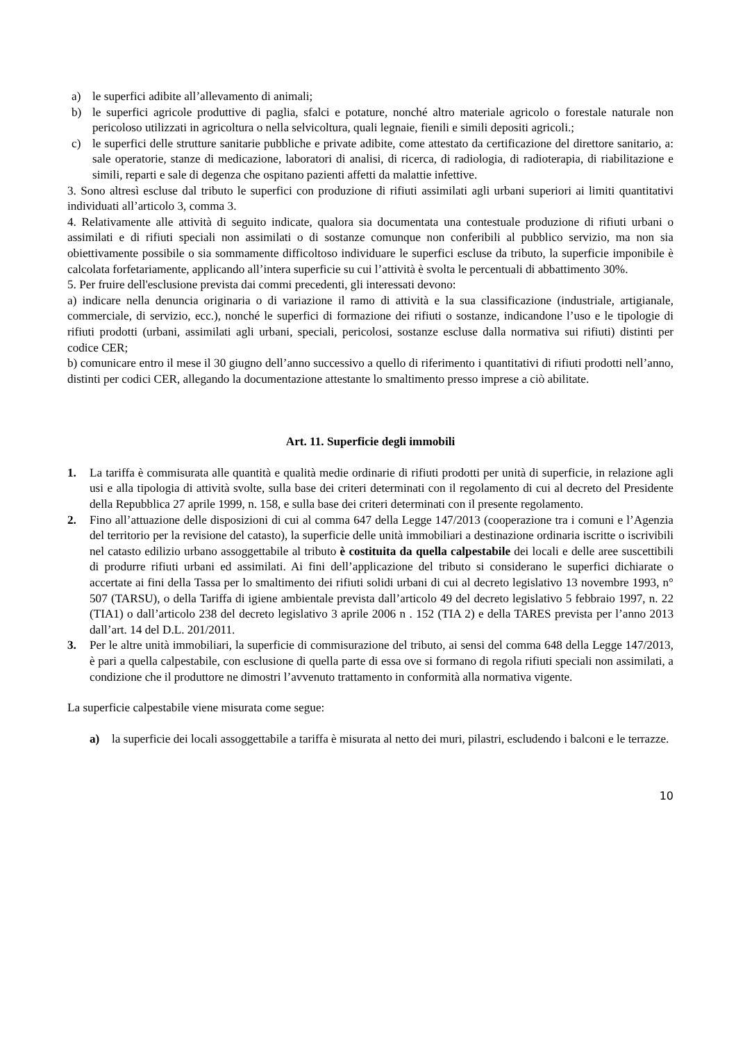a) le superfici adibite all’allevamento di animali;
b) le superfici agricole produttive di paglia, sfalci e potature, nonché altro materiale agricolo o forestale naturale non pericoloso utilizzati in agricoltura o nella selvicoltura, quali legnaie, fienili e simili depositi agricoli.;
c) le superfici delle strutture sanitarie pubbliche e private adibite, come attestato da certificazione del direttore sanitario, a: sale operatorie, stanze di medicazione, laboratori di analisi, di ricerca, di radiologia, di radioterapia, di riabilitazione e simili, reparti e sale di degenza che ospitano pazienti affetti da malattie infettive.
3. Sono altresì escluse dal tributo le superfici con produzione di rifiuti assimilati agli urbani superiori ai limiti quantitativi individuati all’articolo 3, comma 3.
4. Relativamente alle attività di seguito indicate, qualora sia documentata una contestuale produzione di rifiuti urbani o assimilati e di rifiuti speciali non assimilati o di sostanze comunque non conferibili al pubblico servizio, ma non sia obiettivamente possibile o sia sommamente difficoltoso individuare le superfici escluse da tributo, la superficie imponibile è calcolata forfetariamente, applicando all’intera superficie su cui l’attività è svolta le percentuali di abbattimento 30%.
5. Per fruire dell'esclusione prevista dai commi precedenti, gli interessati devono:
a) indicare nella denuncia originaria o di variazione il ramo di attività e la sua classificazione (industriale, artigianale, commerciale, di servizio, ecc.), nonché le superfici di formazione dei rifiuti o sostanze, indicandone l’uso e le tipologie di rifiuti prodotti (urbani, assimilati agli urbani, speciali, pericolosi, sostanze escluse dalla normativa sui rifiuti) distinti per codice CER;
b) comunicare entro il mese il 30 giugno dell’anno successivo a quello di riferimento i quantitativi di rifiuti prodotti nell’anno, distinti per codici CER, allegando la documentazione attestante lo smaltimento presso imprese a ciò abilitate.
Art. 11. Superficie degli immobili
1. La tariffa è commisurata alle quantità e qualità medie ordinarie di rifiuti prodotti per unità di superficie, in relazione agli usi e alla tipologia di attività svolte, sulla base dei criteri determinati con il regolamento di cui al decreto del Presidente della Repubblica 27 aprile 1999, n. 158, e sulla base dei criteri determinati con il presente regolamento.
2. Fino all’attuazione delle disposizioni di cui al comma 647 della Legge 147/2013 (cooperazione tra i comuni e l’Agenzia del territorio per la revisione del catasto), la superficie delle unità immobiliari a destinazione ordinaria iscritte o iscrivibili nel catasto edilizio urbano assoggettabile al tributo è costituita da quella calpestabile dei locali e delle aree suscettibili di produrre rifiuti urbani ed assimilati. Ai fini dell’applicazione del tributo si considerano le superfici dichiarate o accertate ai fini della Tassa per lo smaltimento dei rifiuti solidi urbani di cui al decreto legislativo 13 novembre 1993, n° 507 (TARSU), o della Tariffa di igiene ambientale prevista dall’articolo 49 del decreto legislativo 5 febbraio 1997, n. 22 (TIA1) o dall’articolo 238 del decreto legislativo 3 aprile 2006 n . 152 (TIA 2) e della TARES prevista per l’anno 2013 dall’art. 14 del D.L. 201/2011.
3. Per le altre unità immobiliari, la superficie di commisurazione del tributo, ai sensi del comma 648 della Legge 147/2013, è pari a quella calpestabile, con esclusione di quella parte di essa ove si formano di regola rifiuti speciali non assimilati, a condizione che il produttore ne dimostri l’avvenuto trattamento in conformità alla normativa vigente.
La superficie calpestabile viene misurata come segue:
a) la superficie dei locali assoggettabile a tariffa è misurata al netto dei muri, pilastri, escludendo i balconi e le terrazze.
10